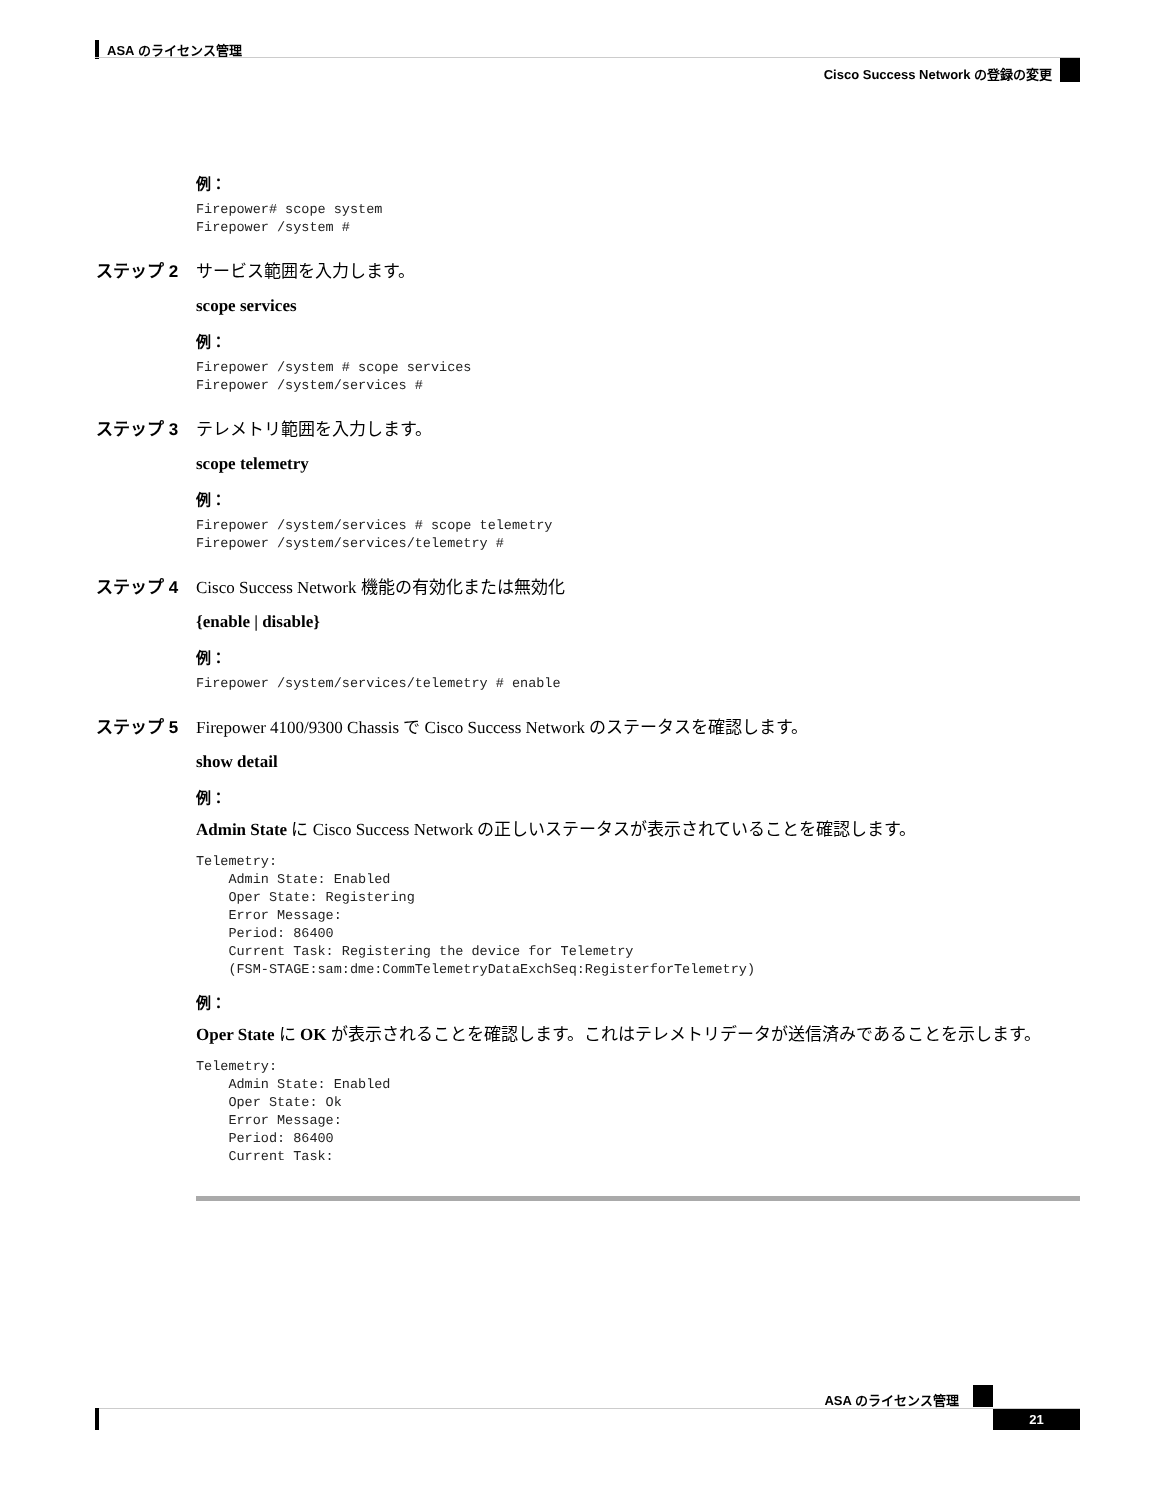ASA のライセンス管理
Cisco Success Network の登録の変更
例：
Firepower# scope system
Firepower /system #
ステップ 2 サービス範囲を入力します。
scope services
例：
Firepower /system # scope services
Firepower /system/services #
ステップ 3 テレメトリ範囲を入力します。
scope telemetry
例：
Firepower /system/services # scope telemetry
Firepower /system/services/telemetry #
ステップ 4 Cisco Success Network 機能の有効化または無効化
{enable | disable}
例：
Firepower /system/services/telemetry # enable
ステップ 5 Firepower 4100/9300 Chassis で Cisco Success Network のステータスを確認します。
show detail
例：
Admin State に Cisco Success Network の正しいステータスが表示されていることを確認します。
Telemetry:
    Admin State: Enabled
    Oper State: Registering
    Error Message:
    Period: 86400
    Current Task: Registering the device for Telemetry
    (FSM-STAGE:sam:dme:CommTelemetryDataExchSeq:RegisterforTelemetry)
例：
Oper State に OK が表示されることを確認します。これはテレメトリデータが送信済みであることを示します。
Telemetry:
    Admin State: Enabled
    Oper State: Ok
    Error Message:
    Period: 86400
    Current Task:
ASA のライセンス管理
21